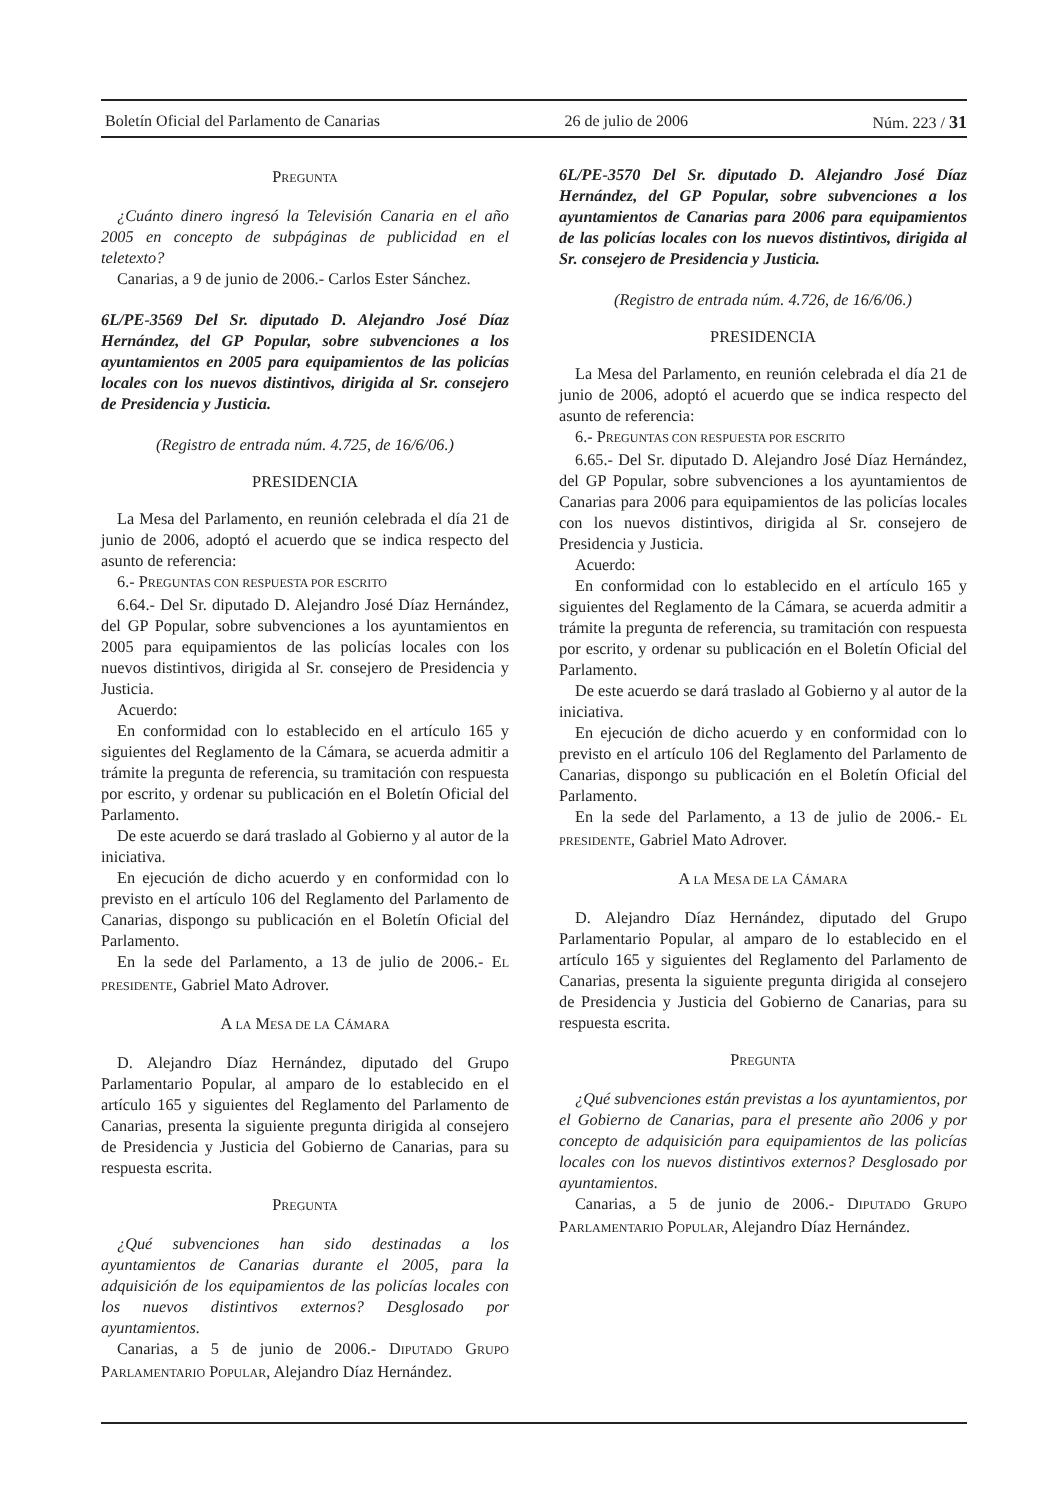Boletín Oficial del Parlamento de Canarias 26 de julio de 2006 Núm. 223 / 31
PREGUNTA
¿Cuánto dinero ingresó la Televisión Canaria en el año 2005 en concepto de subpáginas de publicidad en el teletexto?
Canarias, a 9 de junio de 2006.- Carlos Ester Sánchez.
6L/PE-3569 Del Sr. diputado D. Alejandro José Díaz Hernández, del GP Popular, sobre subvenciones a los ayuntamientos en 2005 para equipamientos de las policías locales con los nuevos distintivos, dirigida al Sr. consejero de Presidencia y Justicia.
(Registro de entrada núm. 4.725, de 16/6/06.)
PRESIDENCIA
La Mesa del Parlamento, en reunión celebrada el día 21 de junio de 2006, adoptó el acuerdo que se indica respecto del asunto de referencia:
6.- PREGUNTAS CON RESPUESTA POR ESCRITO
6.64.- Del Sr. diputado D. Alejandro José Díaz Hernández, del GP Popular, sobre subvenciones a los ayuntamientos en 2005 para equipamientos de las policías locales con los nuevos distintivos, dirigida al Sr. consejero de Presidencia y Justicia.
Acuerdo:
En conformidad con lo establecido en el artículo 165 y siguientes del Reglamento de la Cámara, se acuerda admitir a trámite la pregunta de referencia, su tramitación con respuesta por escrito, y ordenar su publicación en el Boletín Oficial del Parlamento.
De este acuerdo se dará traslado al Gobierno y al autor de la iniciativa.
En ejecución de dicho acuerdo y en conformidad con lo previsto en el artículo 106 del Reglamento del Parlamento de Canarias, dispongo su publicación en el Boletín Oficial del Parlamento.
En la sede del Parlamento, a 13 de julio de 2006.- EL PRESIDENTE, Gabriel Mato Adrover.
A LA MESA DE LA CÁMARA
D. Alejandro Díaz Hernández, diputado del Grupo Parlamentario Popular, al amparo de lo establecido en el artículo 165 y siguientes del Reglamento del Parlamento de Canarias, presenta la siguiente pregunta dirigida al consejero de Presidencia y Justicia del Gobierno de Canarias, para su respuesta escrita.
PREGUNTA
¿Qué subvenciones han sido destinadas a los ayuntamientos de Canarias durante el 2005, para la adquisición de los equipamientos de las policías locales con los nuevos distintivos externos? Desglosado por ayuntamientos.
Canarias, a 5 de junio de 2006.- DIPUTADO GRUPO PARLAMENTARIO POPULAR, Alejandro Díaz Hernández.
6L/PE-3570 Del Sr. diputado D. Alejandro José Díaz Hernández, del GP Popular, sobre subvenciones a los ayuntamientos de Canarias para 2006 para equipamientos de las policías locales con los nuevos distintivos, dirigida al Sr. consejero de Presidencia y Justicia.
(Registro de entrada núm. 4.726, de 16/6/06.)
PRESIDENCIA
La Mesa del Parlamento, en reunión celebrada el día 21 de junio de 2006, adoptó el acuerdo que se indica respecto del asunto de referencia:
6.- PREGUNTAS CON RESPUESTA POR ESCRITO
6.65.- Del Sr. diputado D. Alejandro José Díaz Hernández, del GP Popular, sobre subvenciones a los ayuntamientos de Canarias para 2006 para equipamientos de las policías locales con los nuevos distintivos, dirigida al Sr. consejero de Presidencia y Justicia.
Acuerdo:
En conformidad con lo establecido en el artículo 165 y siguientes del Reglamento de la Cámara, se acuerda admitir a trámite la pregunta de referencia, su tramitación con respuesta por escrito, y ordenar su publicación en el Boletín Oficial del Parlamento.
De este acuerdo se dará traslado al Gobierno y al autor de la iniciativa.
En ejecución de dicho acuerdo y en conformidad con lo previsto en el artículo 106 del Reglamento del Parlamento de Canarias, dispongo su publicación en el Boletín Oficial del Parlamento.
En la sede del Parlamento, a 13 de julio de 2006.- EL PRESIDENTE, Gabriel Mato Adrover.
A LA MESA DE LA CÁMARA
D. Alejandro Díaz Hernández, diputado del Grupo Parlamentario Popular, al amparo de lo establecido en el artículo 165 y siguientes del Reglamento del Parlamento de Canarias, presenta la siguiente pregunta dirigida al consejero de Presidencia y Justicia del Gobierno de Canarias, para su respuesta escrita.
PREGUNTA
¿Qué subvenciones están previstas a los ayuntamientos, por el Gobierno de Canarias, para el presente año 2006 y por concepto de adquisición para equipamientos de las policías locales con los nuevos distintivos externos? Desglosado por ayuntamientos.
Canarias, a 5 de junio de 2006.- DIPUTADO GRUPO PARLAMENTARIO POPULAR, Alejandro Díaz Hernández.